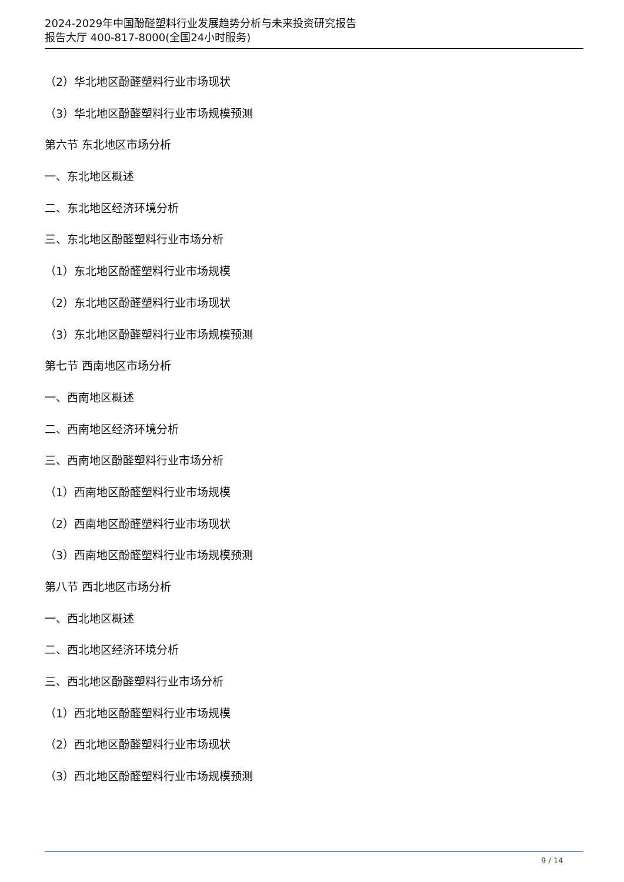2024-2029年中国酚醛塑料行业发展趋势分析与未来投资研究报告
报告大厅 400-817-8000(全国24小时服务)
（2）华北地区酚醛塑料行业市场现状
（3）华北地区酚醛塑料行业市场规模预测
第六节 东北地区市场分析
一、东北地区概述
二、东北地区经济环境分析
三、东北地区酚醛塑料行业市场分析
（1）东北地区酚醛塑料行业市场规模
（2）东北地区酚醛塑料行业市场现状
（3）东北地区酚醛塑料行业市场规模预测
第七节 西南地区市场分析
一、西南地区概述
二、西南地区经济环境分析
三、西南地区酚醛塑料行业市场分析
（1）西南地区酚醛塑料行业市场规模
（2）西南地区酚醛塑料行业市场现状
（3）西南地区酚醛塑料行业市场规模预测
第八节 西北地区市场分析
一、西北地区概述
二、西北地区经济环境分析
三、西北地区酚醛塑料行业市场分析
（1）西北地区酚醛塑料行业市场规模
（2）西北地区酚醛塑料行业市场现状
（3）西北地区酚醛塑料行业市场规模预测
9 / 14